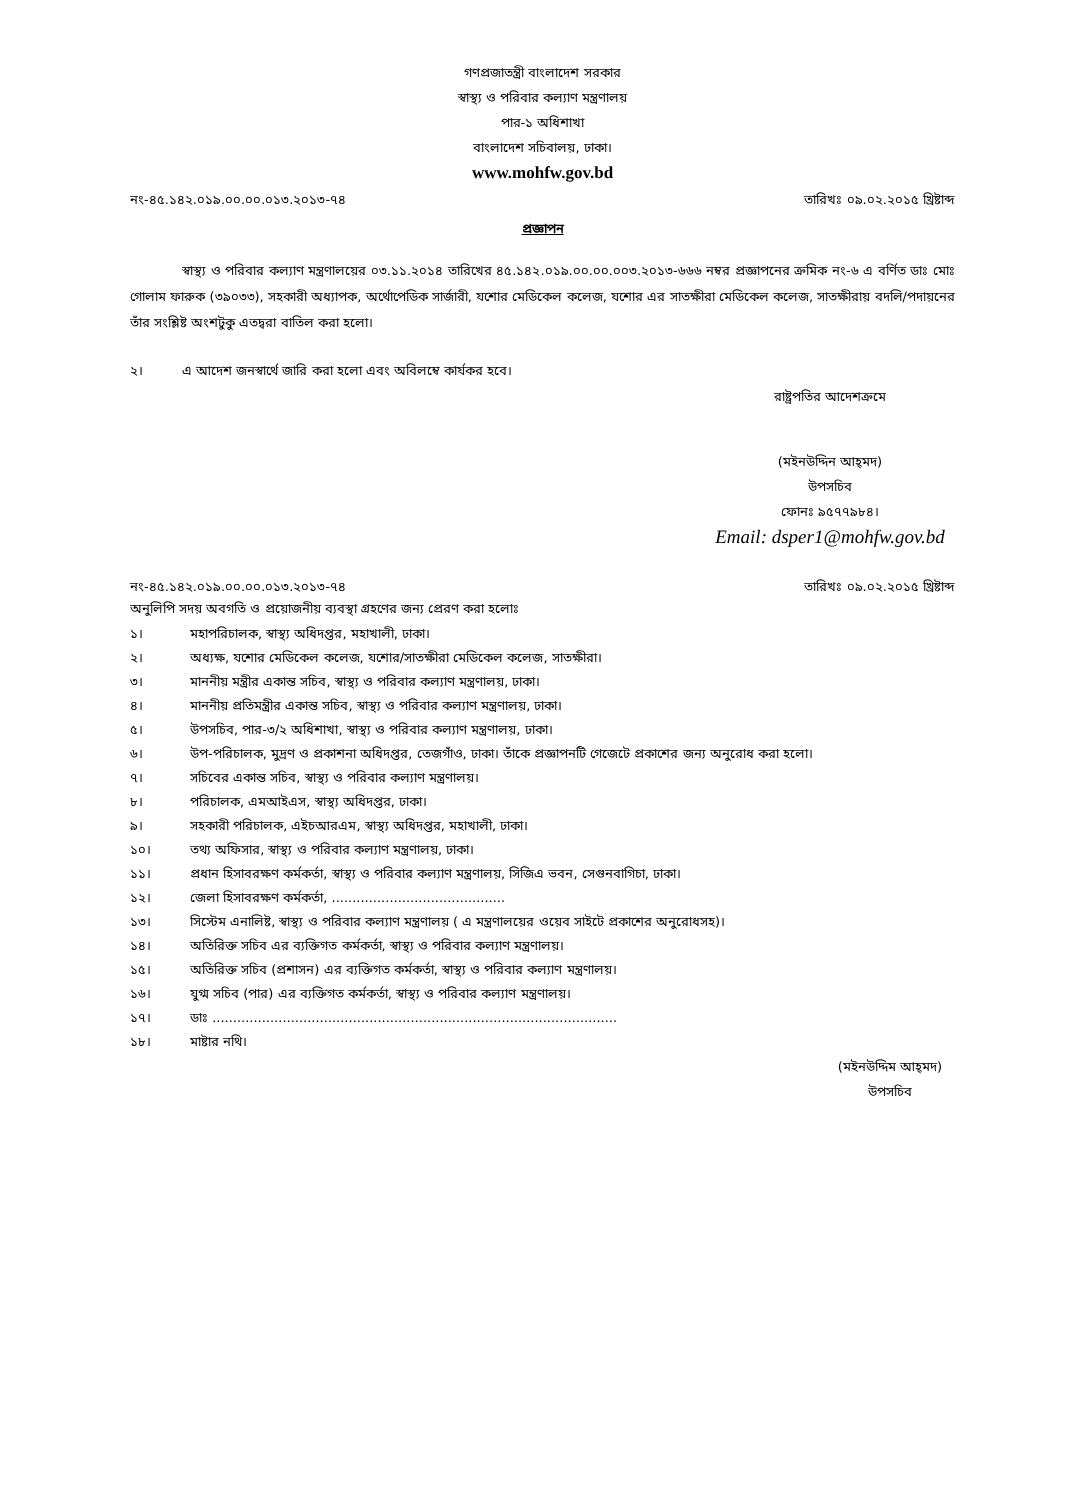গণপ্রজাতন্ত্রী বাংলাদেশ সরকার
স্বাস্থ্য ও পরিবার কল্যাণ মন্ত্রণালয়
পার-১ অধিশাখা
বাংলাদেশ সচিবালয়, ঢাকা।
www.mohfw.gov.bd
নং-৪৫.১৪২.০১৯.০০.০০.০১৩.২০১৩-৭৪ তারিখঃ ০৯.০২.২০১৫ খ্রিষ্টাব্দ
প্রজ্ঞাপন
    স্বাস্থ্য ও পরিবার কল্যাণ মন্ত্রণালয়ের ০৩.১১.২০১৪ তারিখের ৪৫.১৪২.০১৯.০০.০০.০০৩.২০১৩-৬৬৬ নম্বর প্রজ্ঞাপনের ক্রমিক নং-৬ এ বর্ণিত ডাঃ মোঃ গোলাম ফারুক (৩৯০৩৩), সহকারী অধ্যাপক, অর্থোপেডিক সার্জারী, যশোর মেডিকেল কলেজ, যশোর এর সাতক্ষীরা মেডিকেল কলেজ, সাতক্ষীরায় বদলি/পদায়নের তাঁর সংশ্লিষ্ট অংশটুকু এতদ্বরা বাতিল করা হলো।
২।   এ আদেশ জনস্বার্থে জারি করা হলো এবং অবিলম্বে কার্যকর হবে।
রাষ্ট্রপতির আদেশক্রমে
(মইনউদ্দিন আহ্‌মদ)
উপসচিব
ফোনঃ ৯৫৭৭৯৮৪।
Email: dsper1@mohfw.gov.bd
নং-৪৫.১৪২.০১৯.০০.০০.০১৩.২০১৩-৭৪ তারিখঃ ০৯.০২.২০১৫ খ্রিষ্টাব্দ
অনুলিপি সদয় অবগতি ও প্রয়োজনীয় ব্যবস্থা গ্রহণের জন্য প্রেরণ করা হলোঃ
১। মহাপরিচালক, স্বাস্থ্য অধিদপ্তর, মহাখালী, ঢাকা।
২। অধ্যক্ষ, যশোর মেডিকেল কলেজ, যশোর/সাতক্ষীরা মেডিকেল কলেজ, সাতক্ষীরা।
৩। মাননীয় মন্ত্রীর একান্ত সচিব, স্বাস্থ্য ও পরিবার কল্যাণ মন্ত্রণালয়, ঢাকা।
৪। মাননীয় প্রতিমন্ত্রীর একান্ত সচিব, স্বাস্থ্য ও পরিবার কল্যাণ মন্ত্রণালয়, ঢাকা।
৫। উপসচিব, পার-৩/২ অধিশাখা, স্বাস্থ্য ও পরিবার কল্যাণ মন্ত্রণালয়, ঢাকা।
৬। উপ-পরিচালক, মুদ্রণ ও প্রকাশনা অধিদপ্তর, তেজগাঁও, ঢাকা। তাঁকে প্রজ্ঞাপনটি গেজেটে প্রকাশের জন্য অনুরোধ করা হলো।
৭। সচিবের একান্ত সচিব, স্বাস্থ্য ও পরিবার কল্যাণ মন্ত্রণালয়।
৮। পরিচালক, এমআইএস, স্বাস্থ্য অধিদপ্তর, ঢাকা।
৯। সহকারী পরিচালক, এইচআরএম, স্বাস্থ্য অধিদপ্তর, মহাখালী, ঢাকা।
১০। তথ্য অফিসার, স্বাস্থ্য ও পরিবার কল্যাণ মন্ত্রণালয়, ঢাকা।
১১। প্রধান হিসাবরক্ষণ কর্মকর্তা, স্বাস্থ্য ও পরিবার কল্যাণ মন্ত্রণালয়, সিজিএ ভবন, সেগুনবাগিচা, ঢাকা।
১২। জেলা হিসাবরক্ষণ কর্মকর্তা, ..........................................
১৩। সিস্টেম এনালিষ্ট, স্বাস্থ্য ও পরিবার কল্যাণ মন্ত্রণালয় ( এ মন্ত্রণালয়ের ওয়েব সাইটে প্রকাশের অনুরোধসহ)।
১৪। অতিরিক্ত সচিব এর ব্যক্তিগত কর্মকর্তা, স্বাস্থ্য ও পরিবার কল্যাণ মন্ত্রণালয়।
১৫। অতিরিক্ত সচিব (প্রশাসন) এর ব্যক্তিগত কর্মকর্তা, স্বাস্থ্য ও পরিবার কল্যাণ মন্ত্রণালয়।
১৬। যুগ্ম সচিব (পার) এর ব্যক্তিগত কর্মকর্তা, স্বাস্থ্য ও পরিবার কল্যাণ মন্ত্রণালয়।
১৭। ডাঃ ..................................................................................................
১৮। মাষ্টার নথি।
(মইনউদ্দিম আহ্‌মদ)
উপসচিব